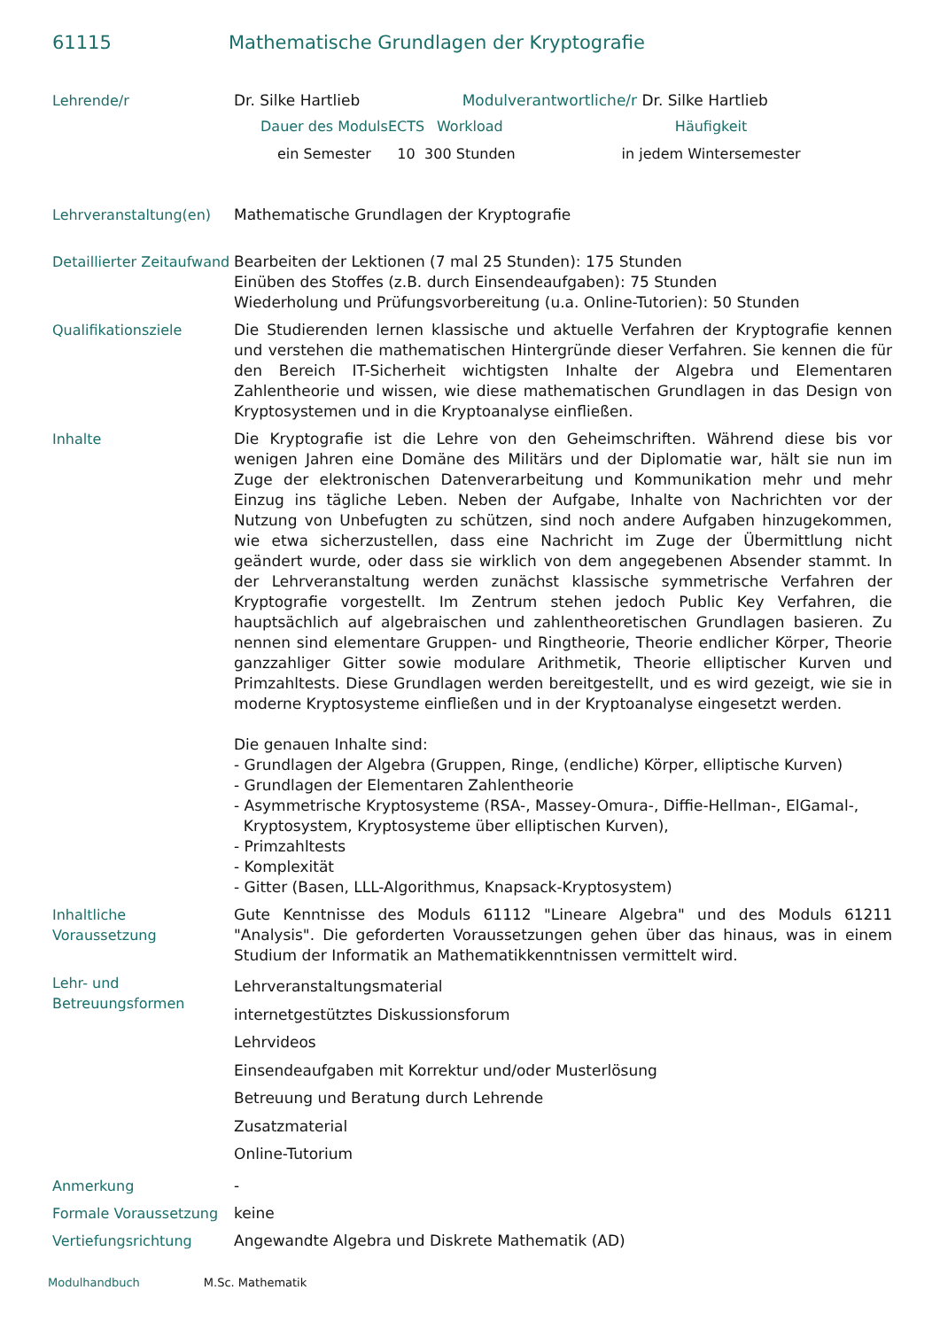61115 Mathematische Grundlagen der Kryptografie
| Lehrende/r | Dr. Silke Hartlieb Modulverantwortliche/r Dr. Silke Hartlieb / Dauer des Moduls / ECTS / Workload / Häufigkeit / / ein Semester / 10 / 300 Stunden / in jedem Wintersemester / |
| Lehrveranstaltung(en) | Mathematische Grundlagen der Kryptografie |
| Detaillierter Zeitaufwand | Bearbeiten der Lektionen (7 mal 25 Stunden): 175 Stunden Einüben des Stoffes (z.B. durch Einsendeaufgaben): 75 Stunden Wiederholung und Prüfungsvorbereitung (u.a. Online-Tutorien): 50 Stunden |
| Qualifikationsziele | Die Studierenden lernen klassische und aktuelle Verfahren der Kryptografie kennen und verstehen die mathematischen Hintergründe dieser Verfahren. Sie kennen die für den Bereich IT-Sicherheit wichtigsten Inhalte der Algebra und Elementaren Zahlentheorie und wissen, wie diese mathematischen Grundlagen in das Design von Kryptosystemen und in die Kryptoanalyse einfließen. |
| Inhalte | Die Kryptografie ist die Lehre von den Geheimschriften. Während diese bis vor wenigen Jahren eine Domäne des Militärs und der Diplomatie war, hält sie nun im Zuge der elektronischen Datenverarbeitung und Kommunikation mehr und mehr Einzug ins tägliche Leben. Neben der Aufgabe, Inhalte von Nachrichten vor der Nutzung von Unbefugten zu schützen, sind noch andere Aufgaben hinzugekommen, wie etwa sicherzustellen, dass eine Nachricht im Zuge der Übermittlung nicht geändert wurde, oder dass sie wirklich von dem angegebenen Absender stammt. In der Lehrveranstaltung werden zunächst klassische symmetrische Verfahren der Kryptografie vorgestellt. Im Zentrum stehen jedoch Public Key Verfahren, die hauptsächlich auf algebraischen und zahlentheoretischen Grundlagen basieren. Zu nennen sind elementare Gruppen- und Ringtheorie, Theorie endlicher Körper, Theorie ganzzahliger Gitter sowie modulare Arithmetik, Theorie elliptischer Kurven und Primzahltests. Diese Grundlagen werden bereitgestellt, und es wird gezeigt, wie sie in moderne Kryptosysteme einfließen und in der Kryptoanalyse eingesetzt werden. Die genauen Inhalte sind: - Grundlagen der Algebra (Gruppen, Ringe, (endliche) Körper, elliptische Kurven) - Grundlagen der Elementaren Zahlentheorie - Asymmetrische Kryptosysteme (RSA-, Massey-Omura-, Diffie-Hellman-, ElGamal-, Kryptosystem, Kryptosysteme über elliptischen Kurven), - Primzahltests - Komplexität - Gitter (Basen, LLL-Algorithmus, Knapsack-Kryptosystem) |
| Inhaltliche Voraussetzung | Gute Kenntnisse des Moduls 61112 "Lineare Algebra" und des Moduls 61211 "Analysis". Die geforderten Voraussetzungen gehen über das hinaus, was in einem Studium der Informatik an Mathematikkenntnissen vermittelt wird. |
| Lehr- und Betreuungsformen | Lehrveranstaltungsmaterial internetgestütztes Diskussionsforum Lehrvideos Einsendeaufgaben mit Korrektur und/oder Musterlösung Betreuung und Beratung durch Lehrende Zusatzmaterial Online-Tutorium |
| Anmerkung | - |
| Formale Voraussetzung | keine |
| Vertiefungsrichtung | Angewandte Algebra und Diskrete Mathematik (AD) |
Modulhandbuch M.Sc. Mathematik